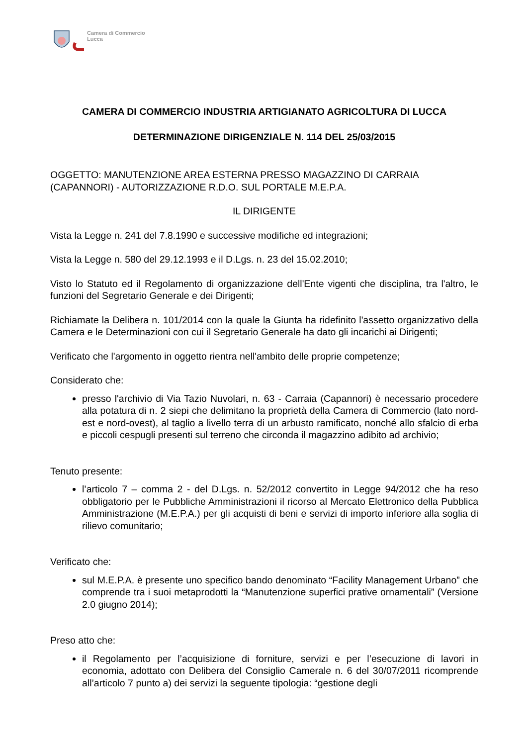Camera di Commercio
Lucca
CAMERA DI COMMERCIO INDUSTRIA ARTIGIANATO AGRICOLTURA DI LUCCA
DETERMINAZIONE DIRIGENZIALE N. 114 DEL 25/03/2015
OGGETTO: MANUTENZIONE AREA ESTERNA PRESSO MAGAZZINO DI CARRAIA (CAPANNORI) - AUTORIZZAZIONE R.D.O. SUL PORTALE M.E.P.A.
IL DIRIGENTE
Vista la Legge n. 241 del 7.8.1990 e successive modifiche ed integrazioni;
Vista la Legge n. 580 del 29.12.1993 e il D.Lgs. n. 23 del 15.02.2010;
Visto lo Statuto ed il Regolamento di organizzazione dell'Ente vigenti che disciplina, tra l'altro, le funzioni del Segretario Generale e dei Dirigenti;
Richiamate la Delibera n. 101/2014 con la quale la Giunta ha ridefinito l'assetto organizzativo della Camera e le Determinazioni con cui il Segretario Generale ha dato gli incarichi ai Dirigenti;
Verificato che l'argomento in oggetto rientra nell'ambito delle proprie competenze;
Considerato che:
presso l'archivio di Via Tazio Nuvolari, n. 63 - Carraia (Capannori) è necessario procedere alla potatura di n. 2 siepi che delimitano la proprietà della Camera di Commercio (lato nord-est e nord-ovest), al taglio a livello terra di un arbusto ramificato, nonché allo sfalcio di erba e piccoli cespugli presenti sul terreno che circonda il magazzino adibito ad archivio;
Tenuto presente:
l’articolo 7 – comma 2 - del D.Lgs. n. 52/2012 convertito in Legge 94/2012 che ha reso obbligatorio per le Pubbliche Amministrazioni il ricorso al Mercato Elettronico della Pubblica Amministrazione (M.E.P.A.) per gli acquisti di beni e servizi di importo inferiore alla soglia di rilievo comunitario;
Verificato che:
sul M.E.P.A. è presente uno specifico bando denominato “Facility Management Urbano” che comprende tra i suoi metaprodotti la “Manutenzione superfici prative ornamentali” (Versione 2.0 giugno 2014);
Preso atto che:
il Regolamento per l’acquisizione di forniture, servizi e per l’esecuzione di lavori in economia, adottato con Delibera del Consiglio Camerale n. 6 del 30/07/2011 ricomprende all’articolo 7 punto a) dei servizi la seguente tipologia: “gestione degli